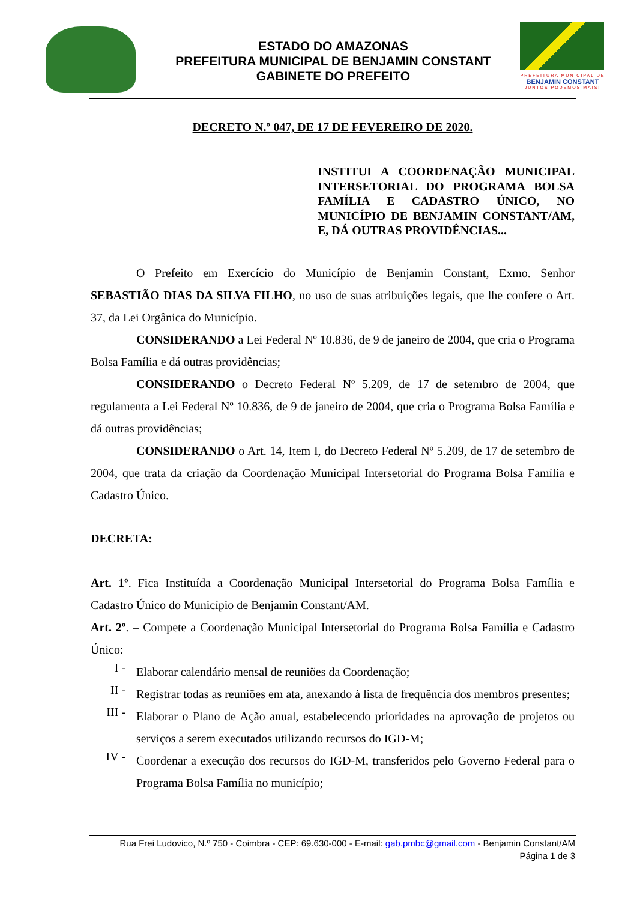ESTADO DO AMAZONAS
PREFEITURA MUNICIPAL DE BENJAMIN CONSTANT
GABINETE DO PREFEITO
PREFEITURA MUNICIPAL DE
BENJAMIN CONSTANT
JUNTOS PODEMOS MAIS!
DECRETO N.º 047, DE 17 DE FEVEREIRO DE 2020.
INSTITUI A COORDENAÇÃO MUNICIPAL INTERSETORIAL DO PROGRAMA BOLSA FAMÍLIA E CADASTRO ÚNICO, NO MUNICÍPIO DE BENJAMIN CONSTANT/AM, E, DÁ OUTRAS PROVIDÊNCIAS...
O Prefeito em Exercício do Município de Benjamin Constant, Exmo. Senhor SEBASTIÃO DIAS DA SILVA FILHO, no uso de suas atribuições legais, que lhe confere o Art. 37, da Lei Orgânica do Município.
CONSIDERANDO a Lei Federal Nº 10.836, de 9 de janeiro de 2004, que cria o Programa Bolsa Família e dá outras providências;
CONSIDERANDO o Decreto Federal Nº 5.209, de 17 de setembro de 2004, que regulamenta a Lei Federal Nº 10.836, de 9 de janeiro de 2004, que cria o Programa Bolsa Família e dá outras providências;
CONSIDERANDO o Art. 14, Item I, do Decreto Federal Nº 5.209, de 17 de setembro de 2004, que trata da criação da Coordenação Municipal Intersetorial do Programa Bolsa Família e Cadastro Único.
DECRETA:
Art. 1º. Fica Instituída a Coordenação Municipal Intersetorial do Programa Bolsa Família e Cadastro Único do Município de Benjamin Constant/AM.
Art. 2º. – Compete a Coordenação Municipal Intersetorial do Programa Bolsa Família e Cadastro Único:
I -
Elaborar calendário mensal de reuniões da Coordenação;
II -
Registrar todas as reuniões em ata, anexando à lista de frequência dos membros presentes;
III -
Elaborar o Plano de Ação anual, estabelecendo prioridades na aprovação de projetos ou serviços a serem executados utilizando recursos do IGD-M;
IV -
Coordenar a execução dos recursos do IGD-M, transferidos pelo Governo Federal para o Programa Bolsa Família no município;
Rua Frei Ludovico, N.º 750 - Coimbra - CEP: 69.630-000 - E-mail: gab.pmbc@gmail.com - Benjamin Constant/AM
Página 1 de 3